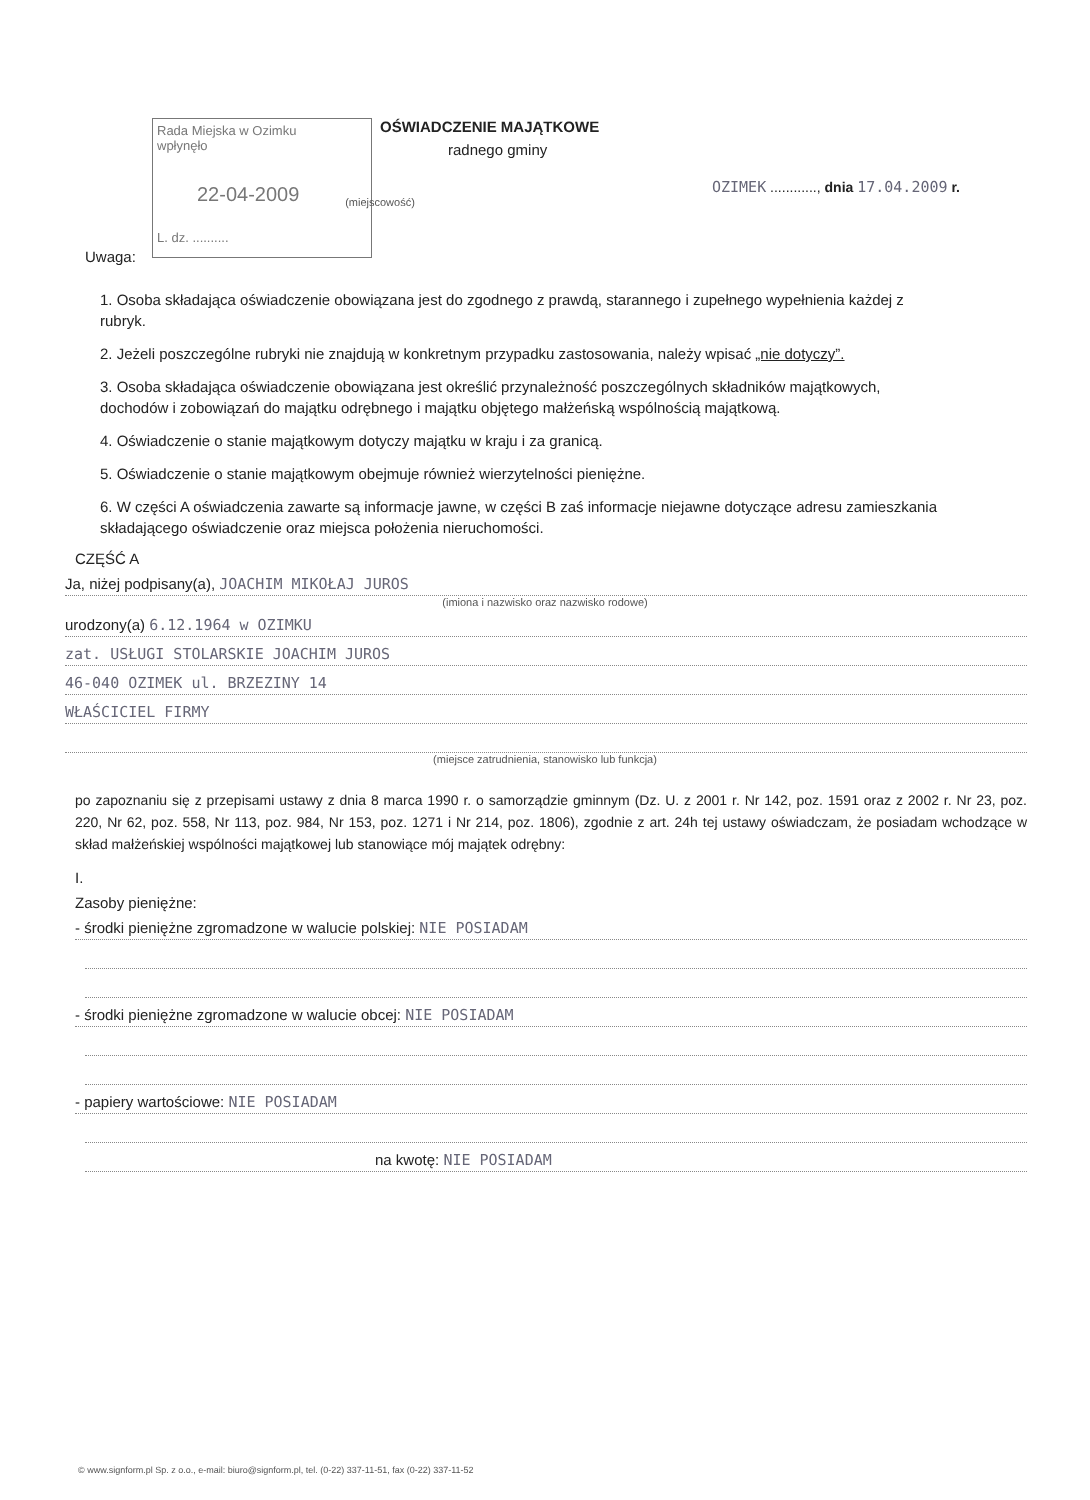Rada Miejska w Ozimku
wpłynęło
22-04-2009
L. dz. ..........
OŚWIADCZENIE MAJĄTKOWE
radnego gminy
OZIMEK ............, dnia 17.04.2009 r.
(miejscowość)
Uwaga:
1. Osoba składająca oświadczenie obowiązana jest do zgodnego z prawdą, starannego i zupełnego wypełnienia każdej z rubryk.
2. Jeżeli poszczególne rubryki nie znajdują w konkretnym przypadku zastosowania, należy wpisać „nie dotyczy”.
3. Osoba składająca oświadczenie obowiązana jest określić przynależność poszczególnych składników majątkowych, dochodów i zobowiązań do majątku odrębnego i majątku objętego małżeńską wspólnością majątkową.
4. Oświadczenie o stanie majątkowym dotyczy majątku w kraju i za granicą.
5. Oświadczenie o stanie majątkowym obejmuje również wierzytelności pieniężne.
6. W części A oświadczenia zawarte są informacje jawne, w części B zaś informacje niejawne dotyczące adresu zamieszkania składającego oświadczenie oraz miejsca położenia nieruchomości.
CZĘŚĆ A
Ja, niżej podpisany(a), JOACHIM MIKOŁAJ JUROS
(imiona i nazwisko oraz nazwisko rodowe)
urodzony(a) 6.12.1964 w OZIMKU
zat. USŁUGI STOLARSKIE JOACHIM JUROS
46-040 OZIMEK ul. BRZEZINY 14
WŁAŚCICIEL FIRMY
(miejsce zatrudnienia, stanowisko lub funkcja)
po zapoznaniu się z przepisami ustawy z dnia 8 marca 1990 r. o samorządzie gminnym (Dz. U. z 2001 r. Nr 142, poz. 1591 oraz z 2002 r. Nr 23, poz. 220, Nr 62, poz. 558, Nr 113, poz. 984, Nr 153, poz. 1271 i Nr 214, poz. 1806), zgodnie z art. 24h tej ustawy oświadczam, że posiadam wchodzące w skład małżeńskiej wspólności majątkowej lub stanowiące mój majątek odrębny:
I.
Zasoby pieniężne:
- środki pieniężne zgromadzone w walucie polskiej: NIE POSIADAM
- środki pieniężne zgromadzone w walucie obcej: NIE POSIADAM
- papiery wartościowe: NIE POSIADAM
na kwotę: NIE POSIADAM
© www.signform.pl Sp. z o.o., e-mail: biuro@signform.pl, tel. (0-22) 337-11-51, fax (0-22) 337-11-52